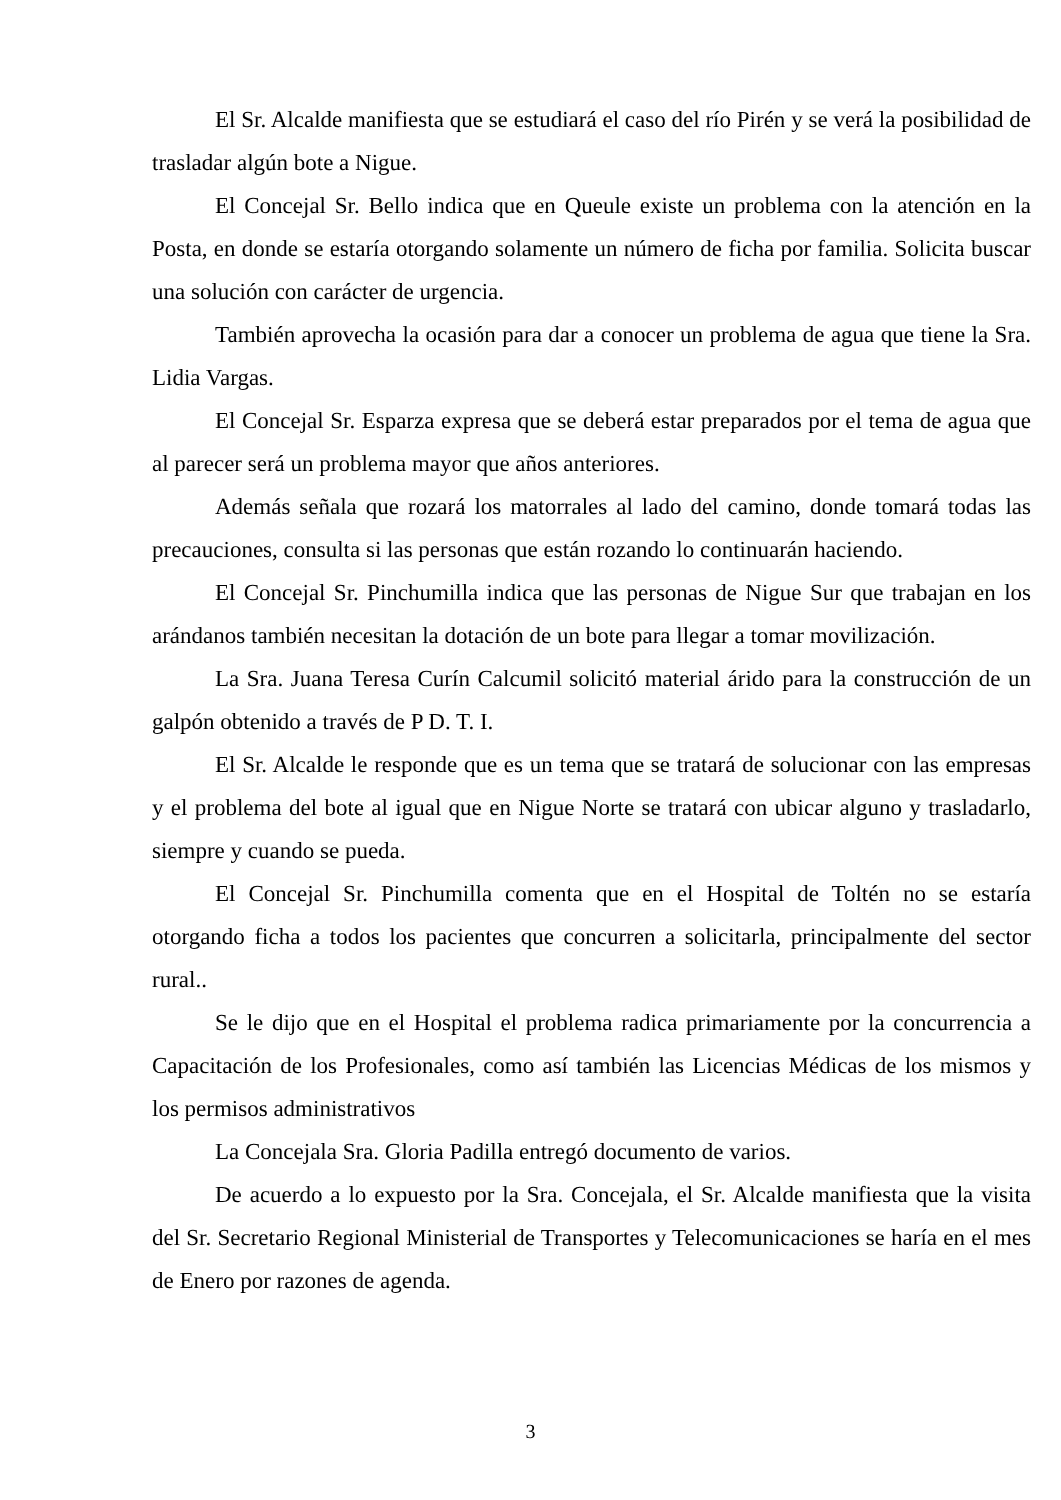El Sr. Alcalde manifiesta que se estudiará el caso del río Pirén y se verá la posibilidad de trasladar algún bote a Nigue.
El Concejal Sr. Bello indica que en Queule existe un problema con la atención en la Posta, en donde se estaría otorgando solamente un número de ficha por familia. Solicita buscar una solución con carácter de urgencia.
También aprovecha la ocasión para dar a conocer un problema de agua que tiene la Sra. Lidia Vargas.
El Concejal Sr. Esparza expresa que se deberá estar preparados por el tema de agua que al parecer será un problema mayor que años anteriores.
Además señala que rozará los matorrales al lado del camino, donde tomará todas las precauciones, consulta si las personas que están rozando lo continuarán haciendo.
El Concejal Sr. Pinchumilla indica que las personas de Nigue Sur que trabajan en los arándanos también necesitan la dotación de un bote para llegar a tomar movilización.
La Sra. Juana Teresa Curín Calcumil solicitó material árido para la construcción de un galpón obtenido a través de P D. T. I.
El Sr. Alcalde le responde que es un tema que se tratará de solucionar con las empresas y el problema del bote al igual que en Nigue Norte se tratará con ubicar alguno y trasladarlo, siempre y cuando se pueda.
El Concejal Sr. Pinchumilla comenta que en el Hospital de Toltén no se estaría otorgando ficha a todos los pacientes que concurren a solicitarla, principalmente del sector rural..
Se le dijo que en el Hospital el problema radica primariamente por la concurrencia a Capacitación de los Profesionales, como así también las Licencias Médicas de los mismos y los permisos administrativos
La Concejala Sra. Gloria Padilla entregó documento de varios.
De acuerdo a lo expuesto por la Sra. Concejala, el Sr. Alcalde manifiesta que la visita del Sr. Secretario Regional Ministerial de Transportes y Telecomunicaciones se haría en el mes de Enero por razones de agenda.
3